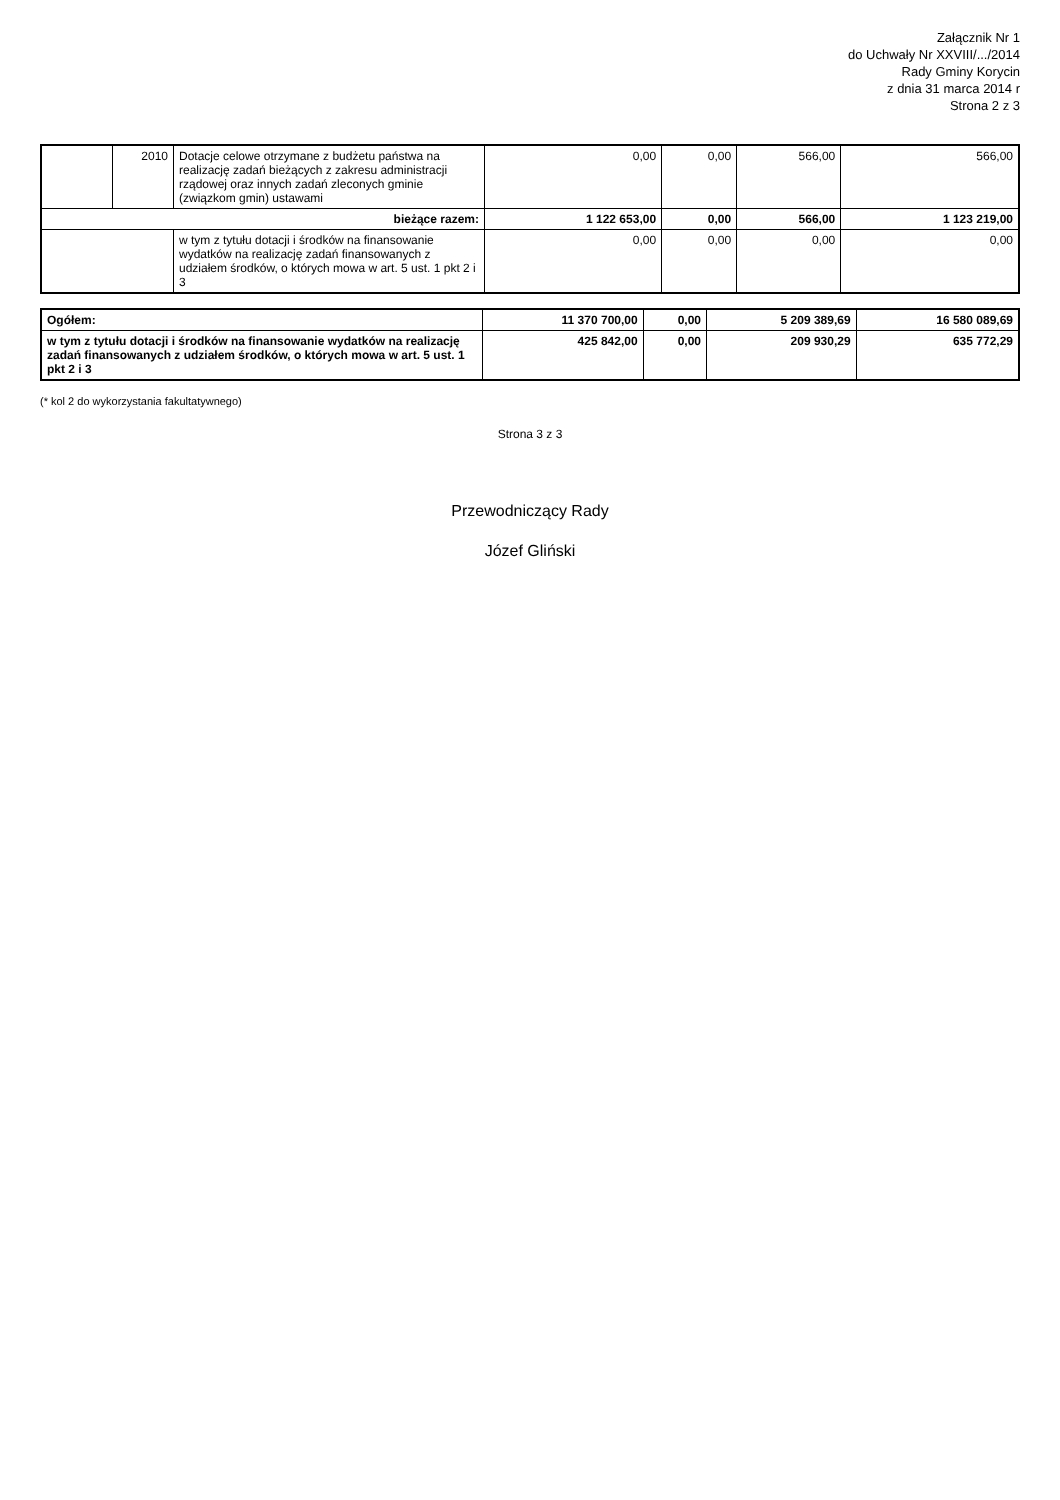Załącznik Nr 1
do Uchwały Nr XXVIII/.../2014
Rady Gminy Korycin
z dnia 31 marca 2014 r
Strona 2 z 3
| | 2010 | Dotacje celowe otrzymane z budżetu państwa na realizację zadań bieżących z zakresu administracji rządowej oraz innych zadań zleconych gminie (związkom gmin) ustawami | 0,00 | 0,00 | 566,00 | 566,00 |
| bieżące razem: | | | 1 122 653,00 | 0,00 | 566,00 | 1 123 219,00 |
| | | w tym z tytułu dotacji i środków na finansowanie wydatków na realizację zadań finansowanych z udziałem środków, o których mowa w art. 5 ust. 1 pkt 2 i 3 | 0,00 | 0,00 | 0,00 | 0,00 |
| Ogółem: | 11 370 700,00 | 0,00 | 5 209 389,69 | 16 580 089,69 |
| w tym z tytułu dotacji i środków na finansowanie wydatków na realizację zadań finansowanych z udziałem środków, o których mowa w art. 5 ust. 1 pkt 2 i 3 | 425 842,00 | 0,00 | 209 930,29 | 635 772,29 |
(* kol 2 do wykorzystania fakultatywnego)
Strona 3 z 3
Przewodniczący Rady
Józef Gliński